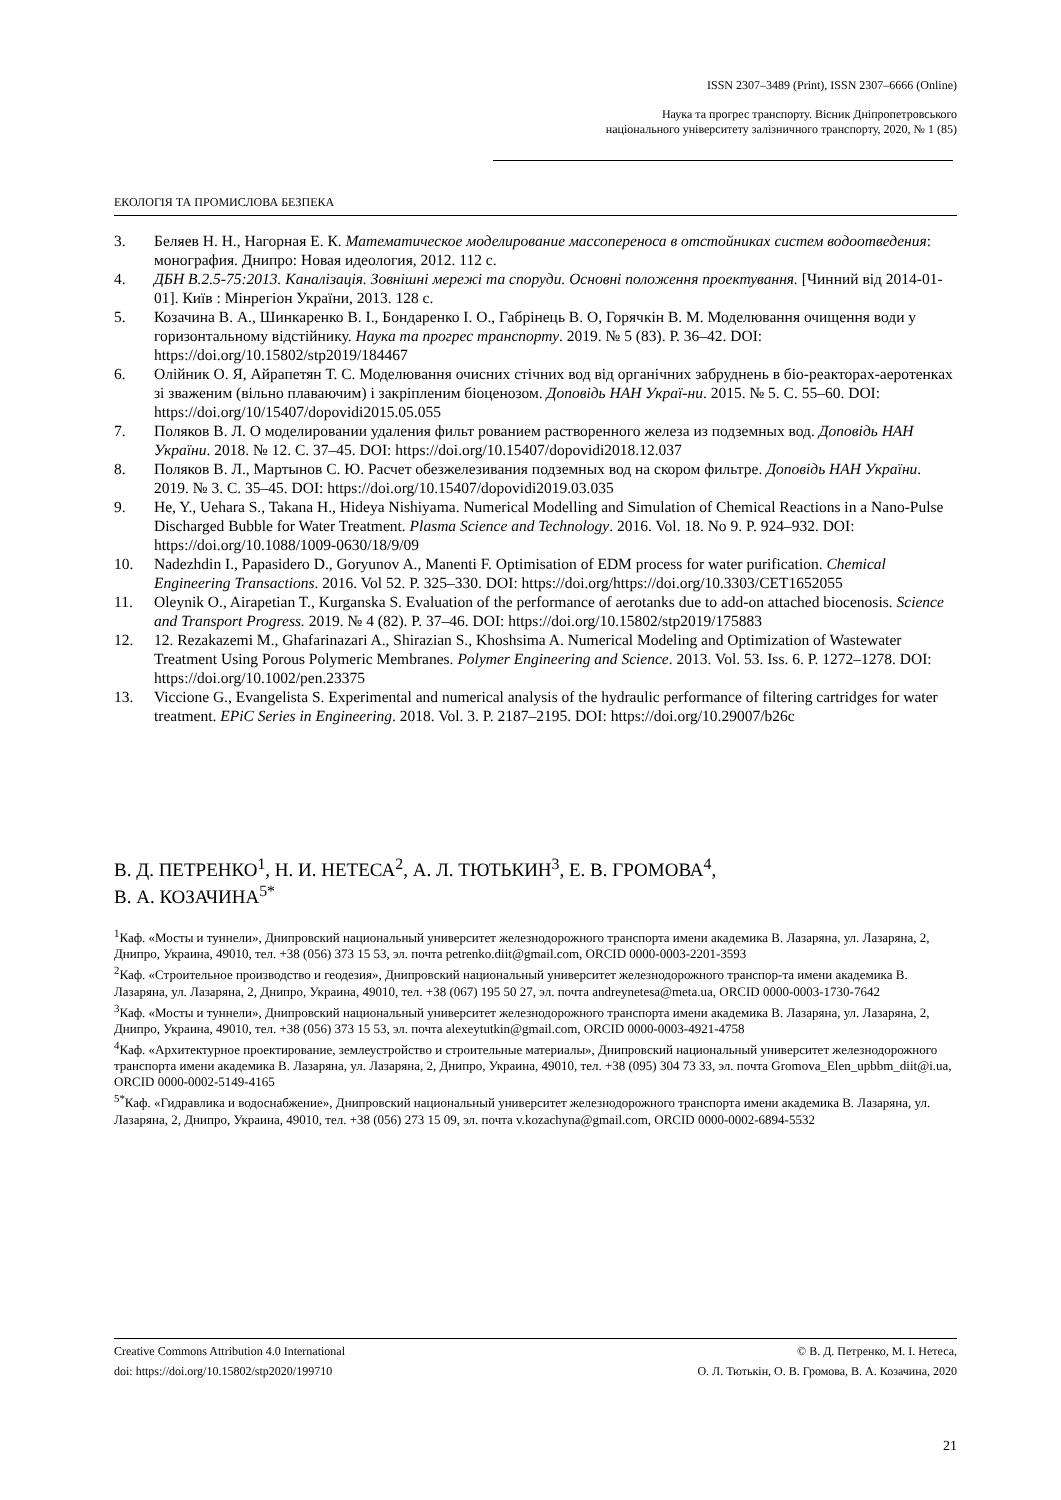ISSN 2307–3489 (Print), ISSN 2307–6666 (Online)
Наука та прогрес транспорту. Вісник Дніпропетровського
національного університету залізничного транспорту, 2020, № 1 (85)
ЕКОЛОГІЯ ТА ПРОМИСЛОВА БЕЗПЕКА
3. Беляев Н. Н., Нагорная Е. К. Математическое моделирование массопереноса в отстойниках систем водоотведения: монография. Днипро: Новая идеология, 2012. 112 с.
4. ДБН В.2.5-75:2013. Каналізація. Зовнішні мережі та споруди. Основні положення проектування. [Чинний від 2014-01-01]. Київ : Мінрегіон України, 2013. 128 с.
5. Козачина В. А., Шинкаренко В. І., Бондаренко І. О., Габрінець В. О, Горячкін В. М. Моделювання очищення води у горизонтальному відстійнику. Наука та прогрес транспорту. 2019. № 5 (83). Р. 36–42. DOI: https://doi.org/10.15802/stp2019/184467
6. Олійник О. Я, Айрапетян Т. С. Моделювання очисних стічних вод від органічних забруднень в біо-реакторах-аеротенках зі зваженим (вільно плаваючим) і закріпленим біоценозом. Доповідь НАН Украї-ни. 2015. № 5. С. 55–60. DOI: https://doi.org/10/15407/dopovidi2015.05.055
7. Поляков В. Л. О моделировании удаления фильт рованием растворенного железа из подземных вод. Доповідь НАН України. 2018. № 12. С. 37–45. DOI: https://doi.org/10.15407/dopovidi2018.12.037
8. Поляков В. Л., Мартынов С. Ю. Расчет обезжелезивания подземных вод на скором фильтре. Доповідь НАН України. 2019. № 3. С. 35–45. DOI: https://doi.org/10.15407/dopovidi2019.03.035
9. He, Y., Uehara S., Takana H., Hideya Nishiyama. Numerical Modelling and Simulation of Chemical Reactions in a Nano-Pulse Discharged Bubble for Water Treatment. Plasma Science and Technology. 2016. Vol. 18. No 9. P. 924–932. DOI: https://doi.org/10.1088/1009-0630/18/9/09
10. Nadezhdin I., Papasidero D., Goryunov A., Manenti F. Optimisation of EDM process for water purification. Chemical Engineering Transactions. 2016. Vol 52. P. 325–330. DOI: https://doi.org/https://doi.org/10.3303/CET1652055
11. Oleynik O., Airapetian T., Kurganska S. Evaluation of the performance of aerotanks due to add-on attached biocenosis. Science and Transport Progress. 2019. № 4 (82). P. 37–46. DOI: https://doi.org/10.15802/stp2019/175883
12. 12. Rezakazemi M., Ghafarinazari A., Shirazian S., Khoshsima A. Numerical Modeling and Optimization of Wastewater Treatment Using Porous Polymeric Membranes. Polymer Engineering and Science. 2013. Vol. 53. Iss. 6. P. 1272–1278. DOI: https://doi.org/10.1002/pen.23375
13. Viccione G., Evangelista S. Experimental and numerical analysis of the hydraulic performance of filtering cartridges for water treatment. EPiC Series in Engineering. 2018. Vol. 3. P. 2187–2195. DOI: https://doi.org/10.29007/b26c
В. Д. ПЕТРЕНКО<sup>1</sup>, Н. И. НЕТЕСА<sup>2</sup>, А. Л. ТЮТЬКИН<sup>3</sup>, Е. В. ГРОМОВА<sup>4</sup>,
В. А. КОЗАЧИНА<sup>5*</sup>
<sup>1</sup> Каф. «Мосты и туннели», Днипровский национальный университет железнодорожного транспорта имени академика В. Лазаряна, ул. Лазаряна, 2, Днипро, Украина, 49010, тел. +38 (056) 373 15 53, эл. почта petrenko.diit@gmail.com, ORCID 0000-0003-2201-3593
<sup>2</sup> Каф. «Строительное производство и геодезия», Днипровский национальный университет железнодорожного транспор-та имени академика В. Лазаряна, ул. Лазаряна, 2, Днипро, Украина, 49010, тел. +38 (067) 195 50 27, эл. почта andreynetesa@meta.ua, ORCID 0000-0003-1730-7642
<sup>3</sup> Каф. «Мосты и туннели», Днипровский национальный университет железнодорожного транспорта имени академика В. Лазаряна, ул. Лазаряна, 2, Днипро, Украина, 49010, тел. +38 (056) 373 15 53, эл. почта alexeytutkin@gmail.com, ORCID 0000-0003-4921-4758
<sup>4</sup> Каф. «Архитектурное проектирование, землеустройство и строительные материалы», Днипровский национальный университет железнодорожного транспорта имени академика В. Лазаряна, ул. Лазаряна, 2, Днипро, Украина, 49010, тел. +38 (095) 304 73 33, эл. почта Gromova_Elen_upbbm_diit@i.ua, ORCID 0000-0002-5149-4165
<sup>5*</sup>Каф. «Гидравлика и водоснабжение», Днипровский национальный университет железнодорожного транспорта имени академика В. Лазаряна, ул. Лазаряна, 2, Днипро, Украина, 49010, тел. +38 (056) 273 15 09, эл. почта v.kozachyna@gmail.com, ORCID 0000-0002-6894-5532
Creative Commons Attribution 4.0 International
doi: https://doi.org/10.15802/stp2020/199710
© В. Д. Петренко, М. І. Нетеса,
О. Л. Тютькін, О. В. Громова, В. А. Козачина, 2020
21